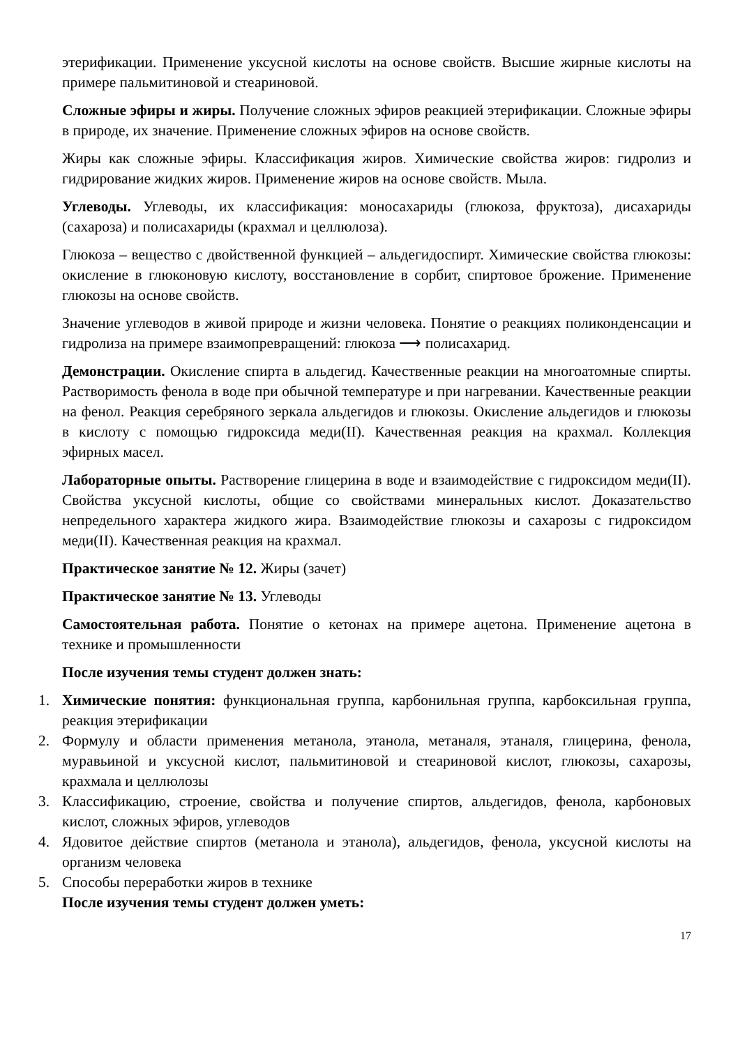этерификации. Применение уксусной кислоты на основе свойств. Высшие жирные кислоты на примере пальмитиновой и стеариновой.
Сложные эфиры и жиры. Получение сложных эфиров реакцией этерификации. Сложные эфиры в природе, их значение. Применение сложных эфиров на основе свойств.
Жиры как сложные эфиры. Классификация жиров. Химические свойства жиров: гидролиз и гидрирование жидких жиров. Применение жиров на основе свойств. Мыла.
Углеводы. Углеводы, их классификация: моносахариды (глюкоза, фруктоза), дисахариды (сахароза) и полисахариды (крахмал и целлюлоза).
Глюкоза – вещество с двойственной функцией – альдегидоспирт. Химические свойства глюкозы: окисление в глюконовую кислоту, восстановление в сорбит, спиртовое брожение. Применение глюкозы на основе свойств.
Значение углеводов в живой природе и жизни человека. Понятие о реакциях поликонденсации и гидролиза на примере взаимопревращений: глюкоза ⟶ полисахарид.
Демонстрации. Окисление спирта в альдегид. Качественные реакции на многоатомные спирты. Растворимость фенола в воде при обычной температуре и при нагревании. Качественные реакции на фенол. Реакция серебряного зеркала альдегидов и глюкозы. Окисление альдегидов и глюкозы в кислоту с помощью гидроксида меди(II). Качественная реакция на крахмал. Коллекция эфирных масел.
Лабораторные опыты. Растворение глицерина в воде и взаимодействие с гидроксидом меди(II). Свойства уксусной кислоты, общие со свойствами минеральных кислот. Доказательство непредельного характера жидкого жира. Взаимодействие глюкозы и сахарозы с гидроксидом меди(II). Качественная реакция на крахмал.
Практическое занятие № 12. Жиры (зачет)
Практическое занятие № 13. Углеводы
Самостоятельная работа. Понятие о кетонах на примере ацетона. Применение ацетона в технике и промышленности
После изучения темы студент должен знать:
1. Химические понятия: функциональная группа, карбонильная группа, карбоксильная группа, реакция этерификации
2. Формулу и области применения метанола, этанола, метаналя, этаналя, глицерина, фенола, муравьиной и уксусной кислот, пальмитиновой и стеариновой кислот, глюкозы, сахарозы, крахмала и целлюлозы
3. Классификацию, строение, свойства и получение спиртов, альдегидов, фенола, карбоновых кислот, сложных эфиров, углеводов
4. Ядовитое действие спиртов (метанола и этанола), альдегидов, фенола, уксусной кислоты на организм человека
5. Способы переработки жиров в технике
После изучения темы студент должен уметь:
17